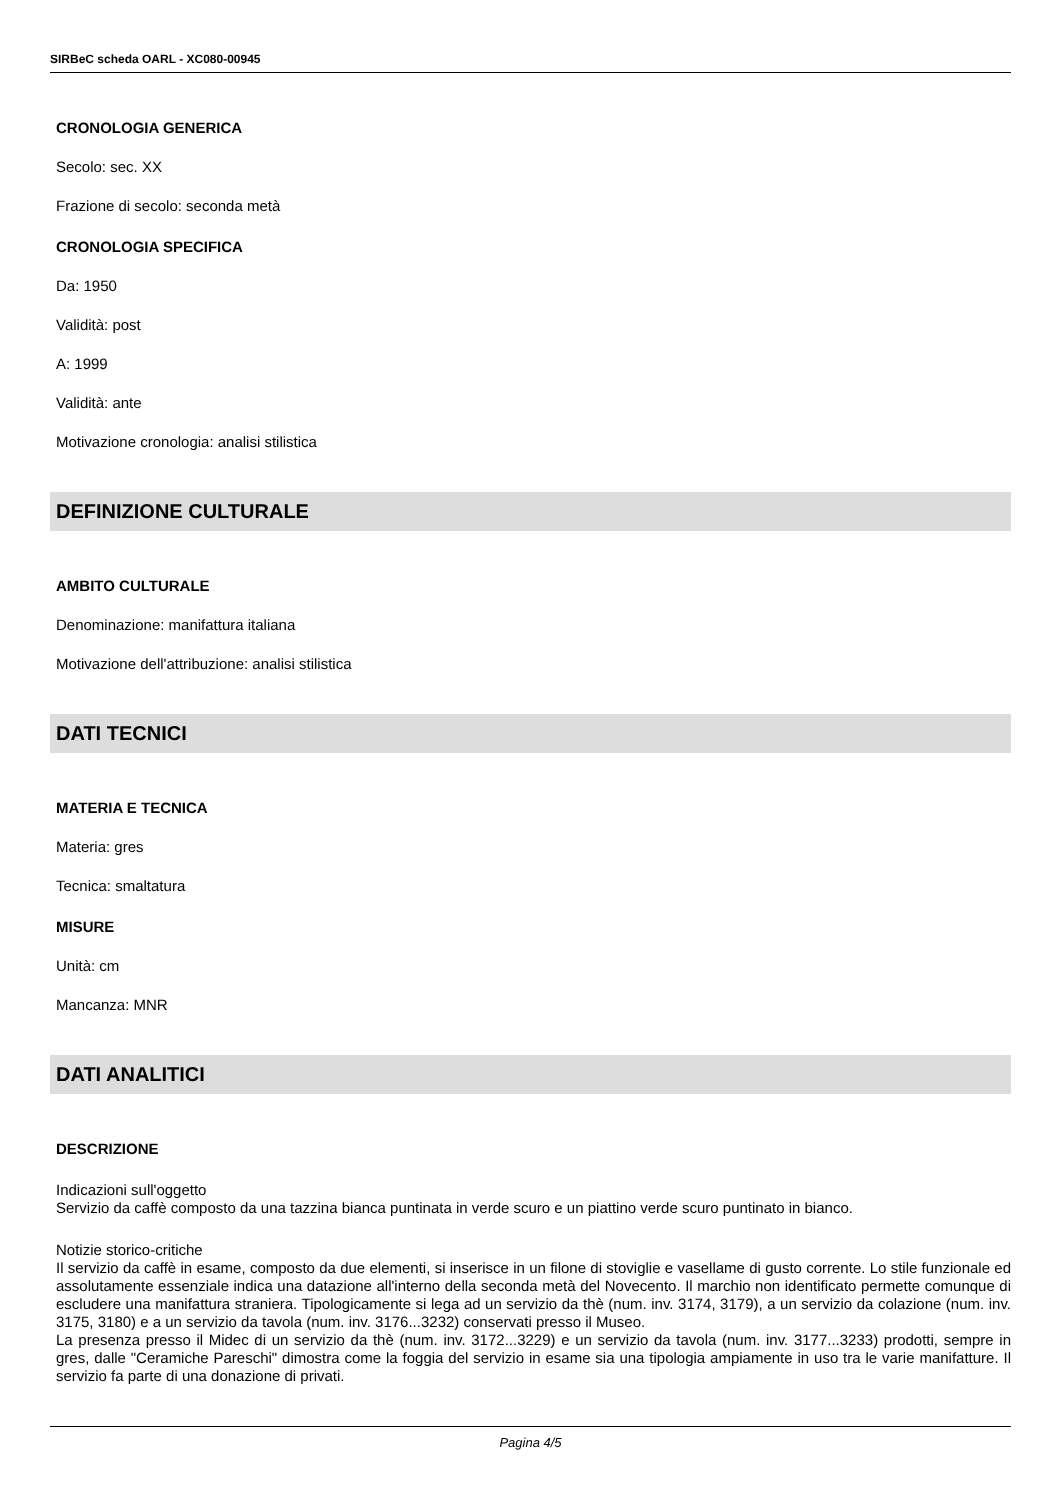SIRBeC scheda OARL - XC080-00945
CRONOLOGIA GENERICA
Secolo: sec. XX
Frazione di secolo: seconda metà
CRONOLOGIA SPECIFICA
Da: 1950
Validità: post
A: 1999
Validità: ante
Motivazione cronologia: analisi stilistica
DEFINIZIONE CULTURALE
AMBITO CULTURALE
Denominazione: manifattura italiana
Motivazione dell'attribuzione: analisi stilistica
DATI TECNICI
MATERIA E TECNICA
Materia: gres
Tecnica: smaltatura
MISURE
Unità: cm
Mancanza: MNR
DATI ANALITICI
DESCRIZIONE
Indicazioni sull'oggetto
Servizio da caffè composto da una tazzina bianca puntinata in verde scuro e un piattino verde scuro puntinato in bianco.
Notizie storico-critiche
Il servizio da caffè in esame, composto da due elementi, si inserisce in un filone di stoviglie e vasellame di gusto corrente. Lo stile funzionale ed assolutamente essenziale indica una datazione all'interno della seconda metà del Novecento. Il marchio non identificato permette comunque di escludere una manifattura straniera. Tipologicamente si lega ad un servizio da thè (num. inv. 3174, 3179), a un servizio da colazione (num. inv. 3175, 3180) e a un servizio da tavola (num. inv. 3176...3232) conservati presso il Museo.
La presenza presso il Midec di un servizio da thè (num. inv. 3172...3229) e un servizio da tavola (num. inv. 3177...3233) prodotti, sempre in gres, dalle "Ceramiche Pareschi" dimostra come la foggia del servizio in esame sia una tipologia ampiamente in uso tra le varie manifatture. Il servizio fa parte di una donazione di privati.
Pagina 4/5